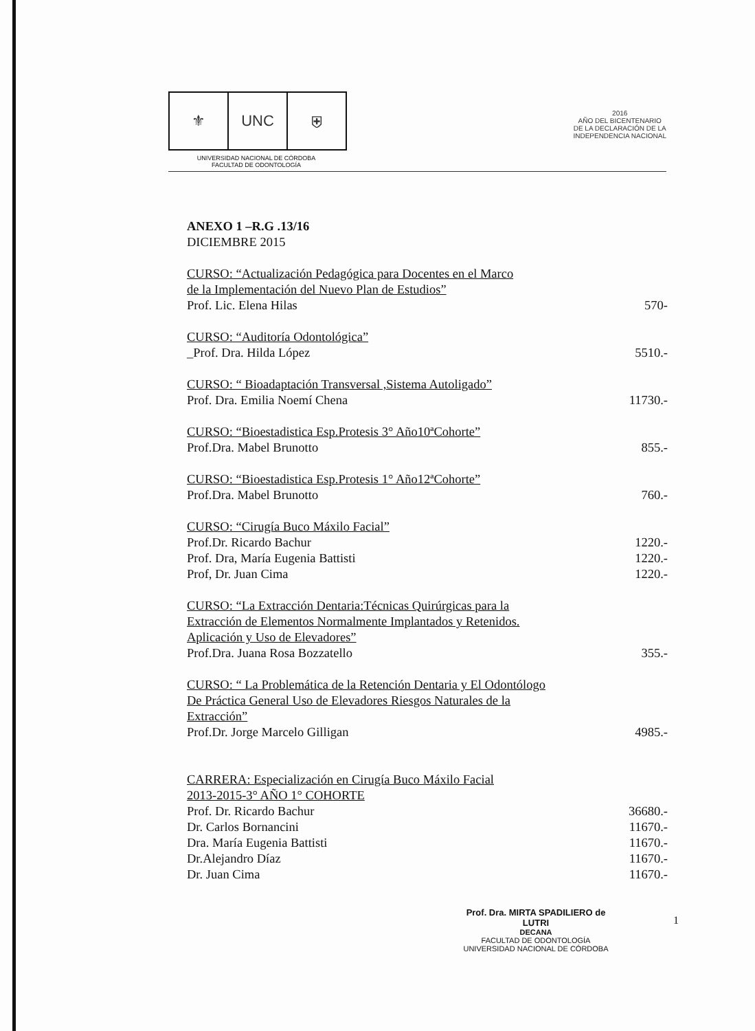⚜ UNC ⛨
UNIVERSIDAD NACIONAL DE CÓRDOBA
FACULTAD DE ODONTOLOGÍA
2016
AÑO DEL BICENTENARIO
DE LA DECLARACIÓN DE LA
INDEPENDENCIA NACIONAL
ANEXO 1 –R.G .13/16
DICIEMBRE 2015
CURSO: “Actualización Pedagógica para Docentes en el Marco
de la Implementación del Nuevo Plan de Estudios”
Prof. Lic. Elena Hilas 570-
CURSO: “Auditoría Odontológica”
_Prof. Dra. Hilda López 5510.-
CURSO: “ Bioadaptación Transversal ,Sistema Autoligado”
Prof. Dra. Emilia Noemí Chena 11730.-
CURSO: “Bioestadistica Esp.Protesis 3° Año10ªCohorte”
Prof.Dra. Mabel Brunotto 855.-
CURSO: “Bioestadistica Esp.Protesis 1° Año12ªCohorte”
Prof.Dra. Mabel Brunotto 760.-
CURSO: “Cirugía Buco Máxilo Facial”
Prof.Dr. Ricardo Bachur 1220.-
Prof. Dra, María Eugenia Battisti 1220.-
Prof, Dr. Juan Cima 1220.-
CURSO: “La Extracción Dentaria:Técnicas Quirúrgicas para la
Extracción de Elementos Normalmente Implantados y Retenidos.
Aplicación y Uso de Elevadores”
Prof.Dra. Juana Rosa Bozzatello 355.-
CURSO: “ La Problemática de la Retención Dentaria y El Odontólogo
De Práctica General Uso de Elevadores Riesgos Naturales de la
Extracción”
Prof.Dr. Jorge Marcelo Gilligan 4985.-
CARRERA: Especialización en Cirugía Buco Máxilo Facial
2013-2015-3° AÑO 1° COHORTE
Prof. Dr. Ricardo Bachur 36680.-
Dr. Carlos Bornancini 11670.-
Dra. María Eugenia Battisti 11670.-
Dr.Alejandro Díaz 11670.-
Dr. Juan Cima 11670.-
Prof. Dra. MIRTA SPADILIERO de LUTRI
DECANA
FACULTAD DE ODONTOLOGÍA
UNIVERSIDAD NACIONAL DE CÓRDOBA
1